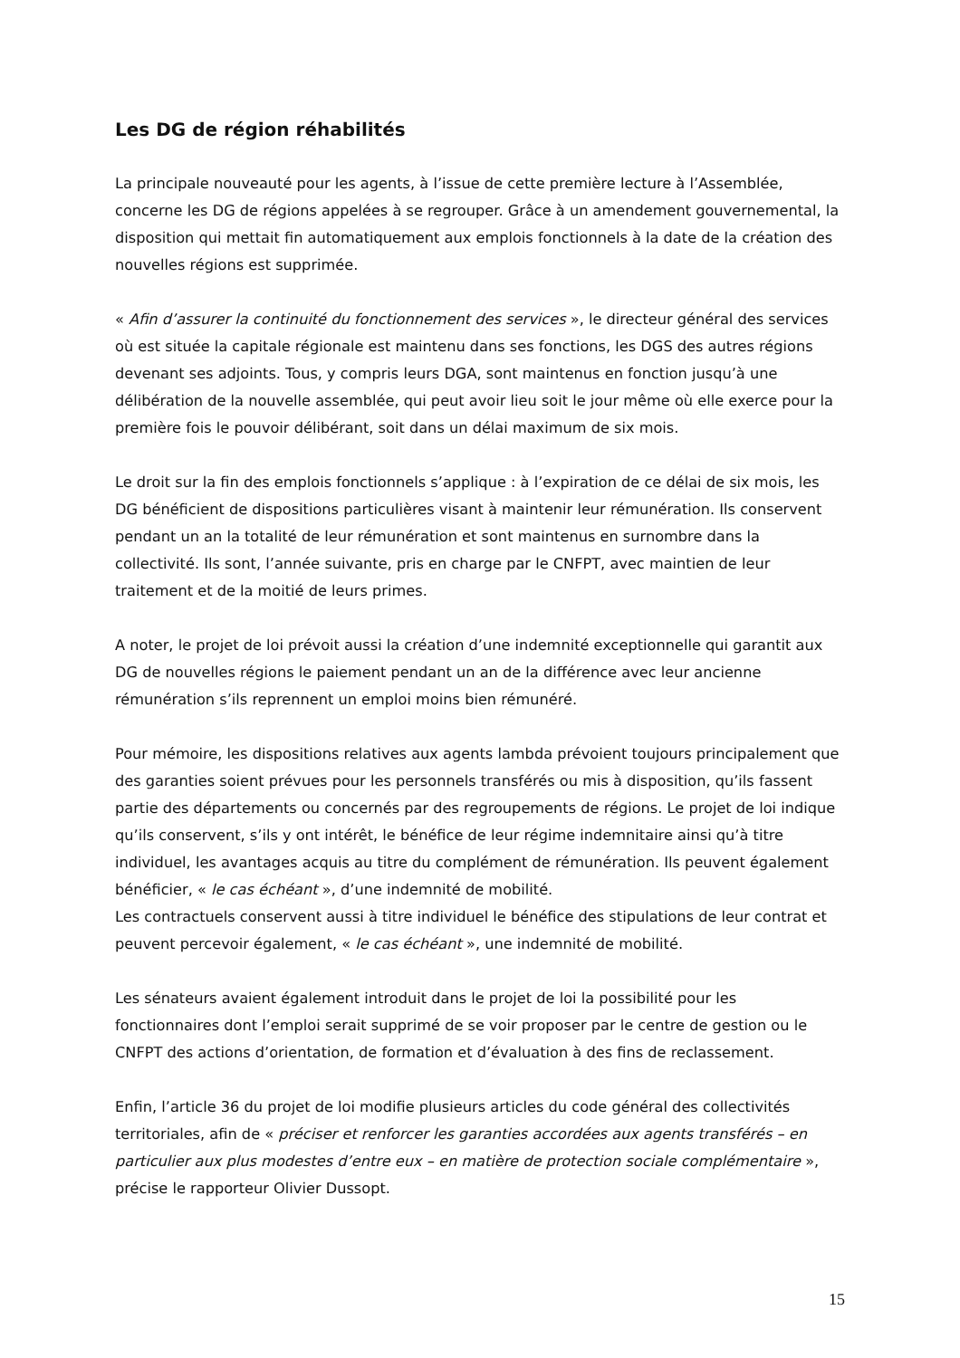Les DG de région réhabilités
La principale nouveauté pour les agents, à l’issue de cette première lecture à l’Assemblée, concerne les DG de régions appelées à se regrouper. Grâce à un amendement gouvernemental, la disposition qui mettait fin automatiquement aux emplois fonctionnels à la date de la création des nouvelles régions est supprimée.
« Afin d’assurer la continuité du fonctionnement des services », le directeur général des services où est située la capitale régionale est maintenu dans ses fonctions, les DGS des autres régions devenant ses adjoints. Tous, y compris leurs DGA, sont maintenus en fonction jusqu’à une délibération de la nouvelle assemblée, qui peut avoir lieu soit le jour même où elle exerce pour la première fois le pouvoir délibérant, soit dans un délai maximum de six mois.
Le droit sur la fin des emplois fonctionnels s’applique : à l’expiration de ce délai de six mois, les DG bénéficient de dispositions particulières visant à maintenir leur rémunération. Ils conservent pendant un an la totalité de leur rémunération et sont maintenus en surnombre dans la collectivité. Ils sont, l’année suivante, pris en charge par le CNFPT, avec maintien de leur traitement et de la moitié de leurs primes.
A noter, le projet de loi prévoit aussi la création d’une indemnité exceptionnelle qui garantit aux DG de nouvelles régions le paiement pendant un an de la différence avec leur ancienne rémunération s’ils reprennent un emploi moins bien rémunéré.
Pour mémoire, les dispositions relatives aux agents lambda prévoient toujours principalement que des garanties soient prévues pour les personnels transférés ou mis à disposition, qu’ils fassent partie des départements ou concernés par des regroupements de régions. Le projet de loi indique qu’ils conservent, s’ils y ont intérêt, le bénéfice de leur régime indemnitaire ainsi qu’à titre individuel, les avantages acquis au titre du complément de rémunération. Ils peuvent également bénéficier, « le cas échéant », d’une indemnité de mobilité.
Les contractuels conservent aussi à titre individuel le bénéfice des stipulations de leur contrat et peuvent percevoir également, « le cas échéant », une indemnité de mobilité.
Les sénateurs avaient également introduit dans le projet de loi la possibilité pour les fonctionnaires dont l’emploi serait supprimé de se voir proposer par le centre de gestion ou le CNFPT des actions d’orientation, de formation et d’évaluation à des fins de reclassement.
Enfin, l’article 36 du projet de loi modifie plusieurs articles du code général des collectivités territoriales, afin de « préciser et renforcer les garanties accordées aux agents transférés – en particulier aux plus modestes d’entre eux – en matière de protection sociale complémentaire », précise le rapporteur Olivier Dussopt.
15